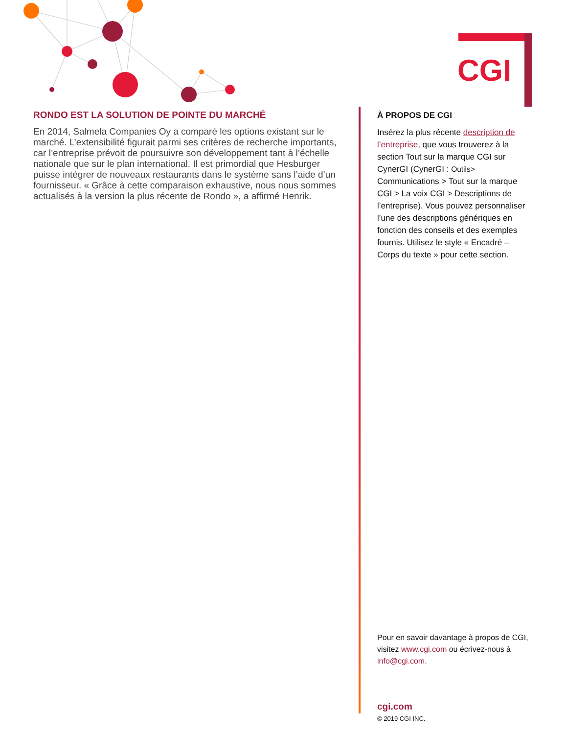CGI
RONDO EST LA SOLUTION DE POINTE DU MARCHÉ
En 2014, Salmela Companies Oy a comparé les options existant sur le marché. L’extensibilité figurait parmi ses critères de recherche importants, car l’entreprise prévoit de poursuivre son développement tant à l’échelle nationale que sur le plan international. Il est primordial que Hesburger puisse intégrer de nouveaux restaurants dans le système sans l’aide d’un fournisseur. « Grâce à cette comparaison exhaustive, nous nous sommes actualisés à la version la plus récente de Rondo », a affirmé Henrik.
À PROPOS DE CGI
Insérez la plus récente description de l’entreprise, que vous trouverez à la section Tout sur la marque CGI sur CynerGI (CynerGI : Outils>
Communications > Tout sur la marque CGI > La voix CGI > Descriptions de l’entreprise). Vous pouvez personnaliser l’une des descriptions génériques en fonction des conseils et des exemples fournis. Utilisez le style « Encadré – Corps du texte » pour cette section.
Pour en savoir davantage à propos de CGI, visitez www.cgi.com ou écrivez-nous à info@cgi.com.
cgi.com
© 2019 CGI INC.